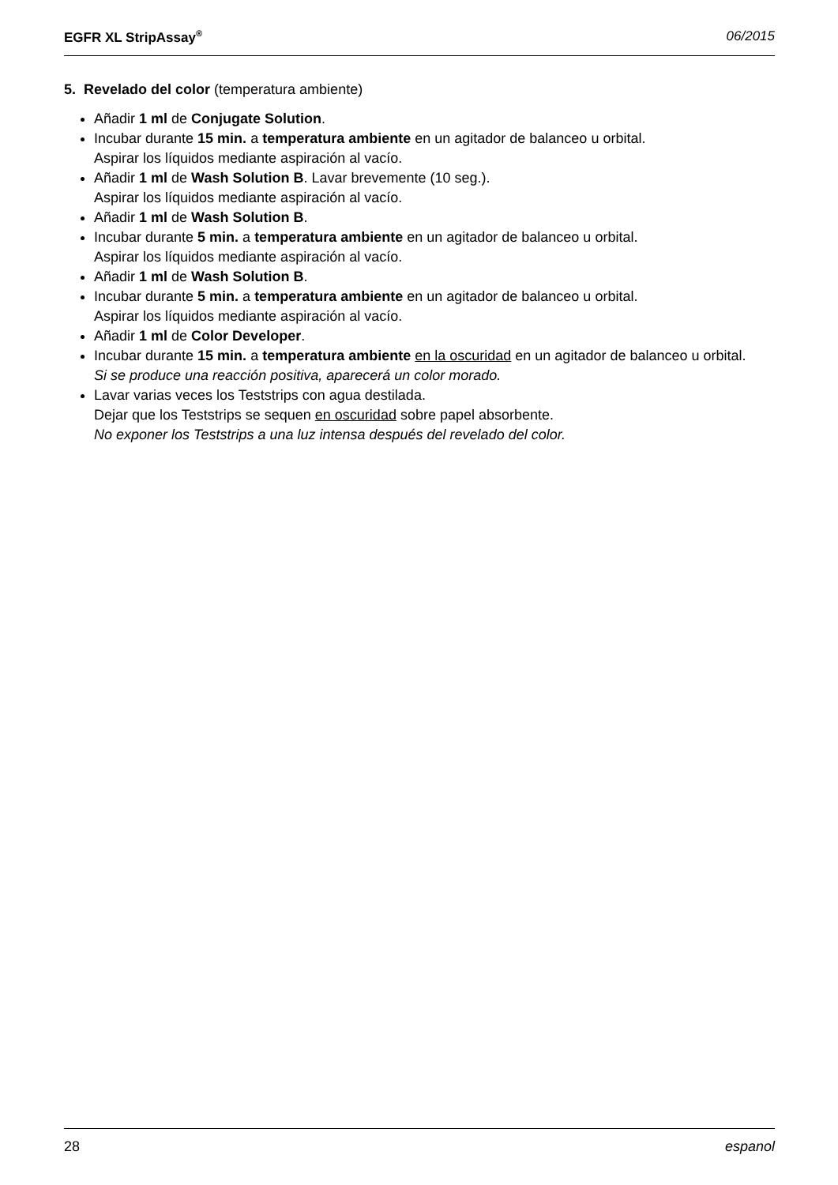EGFR XL StripAssay<sup>®</sup> 06/2015
5. Revelado del color (temperatura ambiente)
Añadir 1 ml de Conjugate Solution.
Incubar durante 15 min. a temperatura ambiente en un agitador de balanceo u orbital.
Aspirar los líquidos mediante aspiración al vacío.
Añadir 1 ml de Wash Solution B. Lavar brevemente (10 seg.).
Aspirar los líquidos mediante aspiración al vacío.
Añadir 1 ml de Wash Solution B.
Incubar durante 5 min. a temperatura ambiente en un agitador de balanceo u orbital.
Aspirar los líquidos mediante aspiración al vacío.
Añadir 1 ml de Wash Solution B.
Incubar durante 5 min. a temperatura ambiente en un agitador de balanceo u orbital.
Aspirar los líquidos mediante aspiración al vacío.
Añadir 1 ml de Color Developer.
Incubar durante 15 min. a temperatura ambiente en la oscuridad en un agitador de balanceo u orbital.
Si se produce una reacción positiva, aparecerá un color morado.
Lavar varias veces los Teststrips con agua destilada.
Dejar que los Teststrips se sequen en oscuridad sobre papel absorbente.
No exponer los Teststrips a una luz intensa después del revelado del color.
28 espanol